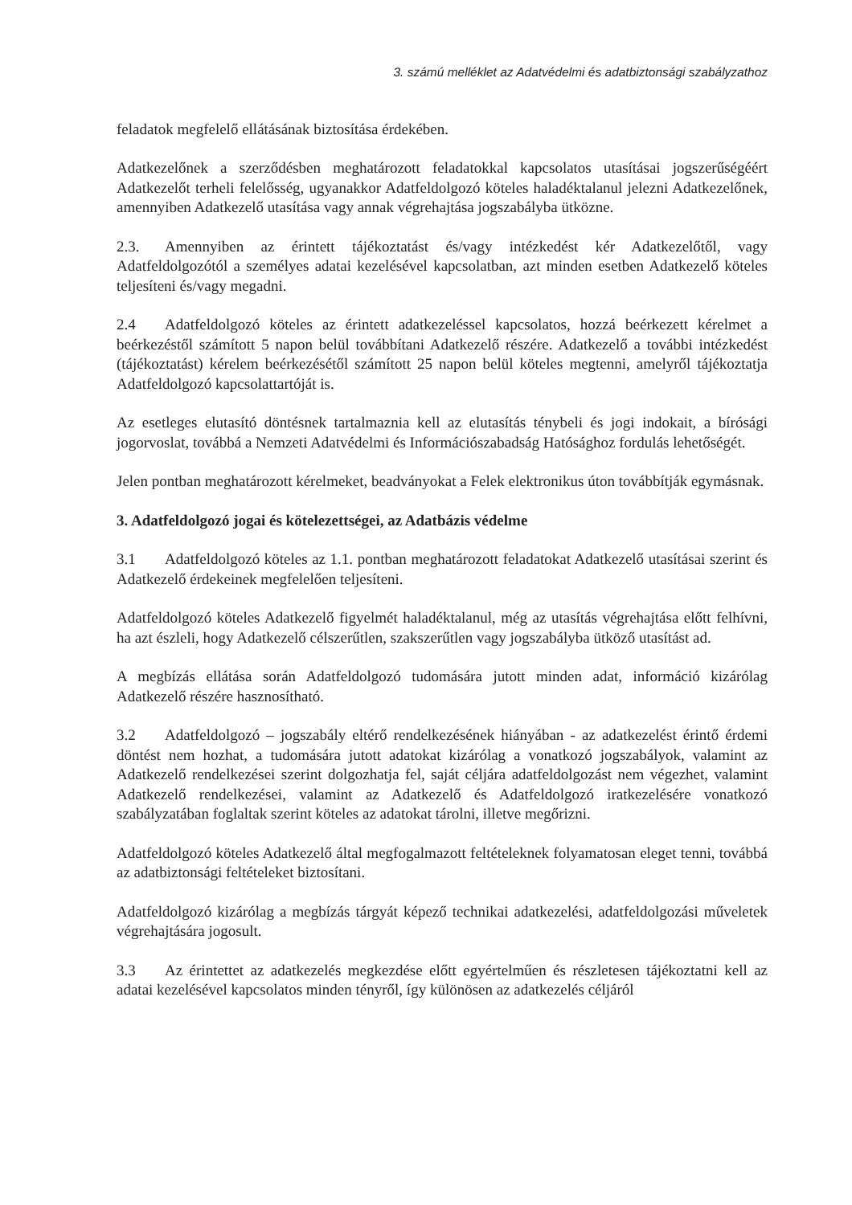3. számú melléklet az Adatvédelmi és adatbiztonsági szabályzathoz
feladatok megfelelő ellátásának biztosítása érdekében.
Adatkezelőnek a szerződésben meghatározott feladatokkal kapcsolatos utasításai jogszerűségéért Adatkezelőt terheli felelősség, ugyanakkor Adatfeldolgozó köteles haladéktalanul jelezni Adatkezelőnek, amennyiben Adatkezelő utasítása vagy annak végrehajtása jogszabályba ütközne.
2.3. Amennyiben az érintett tájékoztatást és/vagy intézkedést kér Adatkezelőtől, vagy Adatfeldolgozótól a személyes adatai kezelésével kapcsolatban, azt minden esetben Adatkezelő köteles teljesíteni és/vagy megadni.
2.4 Adatfeldolgozó köteles az érintett adatkezeléssel kapcsolatos, hozzá beérkezett kérelmet a beérkezéstől számított 5 napon belül továbbítani Adatkezelő részére. Adatkezelő a további intézkedést (tájékoztatást) kérelem beérkezésétől számított 25 napon belül köteles megtenni, amelyről tájékoztatja Adatfeldolgozó kapcsolattartóját is.
Az esetleges elutasító döntésnek tartalmaznia kell az elutasítás ténybeli és jogi indokait, a bírósági jogorvoslat, továbbá a Nemzeti Adatvédelmi és Információszabadság Hatósághoz fordulás lehetőségét.
Jelen pontban meghatározott kérelmeket, beadványokat a Felek elektronikus úton továbbítják egymásnak.
3. Adatfeldolgozó jogai és kötelezettségei, az Adatbázis védelme
3.1 Adatfeldolgozó köteles az 1.1. pontban meghatározott feladatokat Adatkezelő utasításai szerint és Adatkezelő érdekeinek megfelelően teljesíteni.
Adatfeldolgozó köteles Adatkezelő figyelmét haladéktalanul, még az utasítás végrehajtása előtt felhívni, ha azt észleli, hogy Adatkezelő célszerűtlen, szakszerűtlen vagy jogszabályba ütköző utasítást ad.
A megbízás ellátása során Adatfeldolgozó tudomására jutott minden adat, információ kizárólag Adatkezelő részére hasznosítható.
3.2 Adatfeldolgozó – jogszabály eltérő rendelkezésének hiányában - az adatkezelést érintő érdemi döntést nem hozhat, a tudomására jutott adatokat kizárólag a vonatkozó jogszabályok, valamint az Adatkezelő rendelkezései szerint dolgozhatja fel, saját céljára adatfeldolgozást nem végezhet, valamint Adatkezelő rendelkezései, valamint az Adatkezelő és Adatfeldolgozó iratkezelésére vonatkozó szabályzatában foglaltak szerint köteles az adatokat tárolni, illetve megőrizni.
Adatfeldolgozó köteles Adatkezelő által megfogalmazott feltételeknek folyamatosan eleget tenni, továbbá az adatbiztonsági feltételeket biztosítani.
Adatfeldolgozó kizárólag a megbízás tárgyát képező technikai adatkezelési, adatfeldolgozási műveletek végrehajtására jogosult.
3.3 Az érintettet az adatkezelés megkezdése előtt egyértelműen és részletesen tájékoztatni kell az adatai kezelésével kapcsolatos minden tényről, így különösen az adatkezelés céljáról